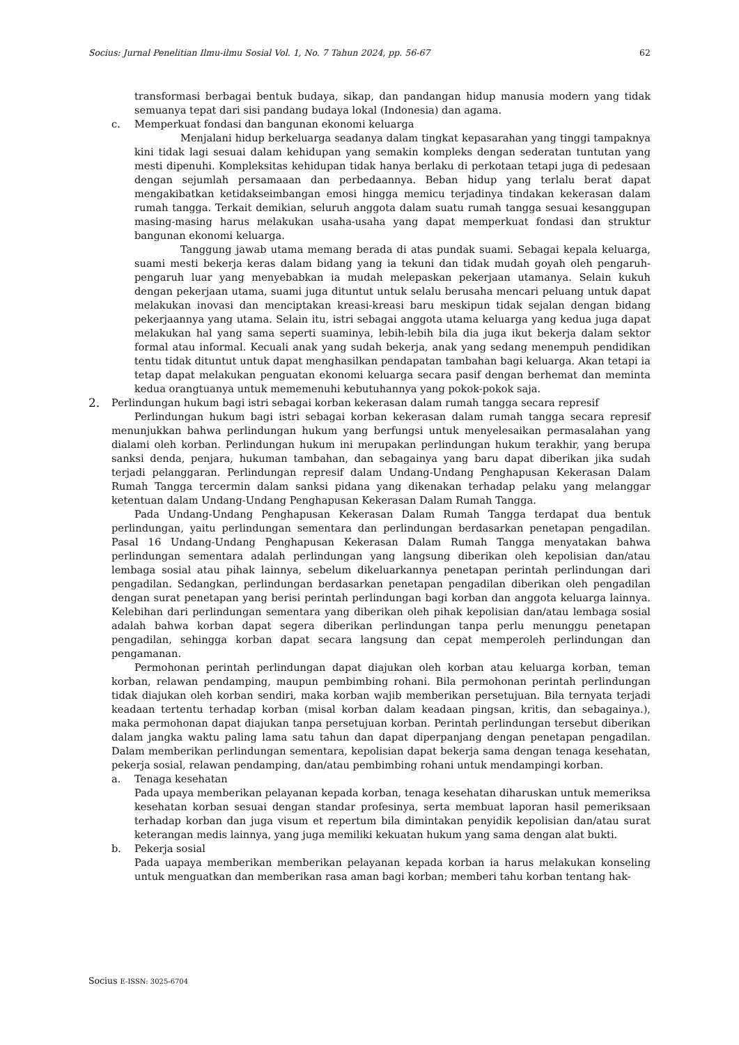Socius: Jurnal Penelitian Ilmu-ilmu Sosial Vol. 1, No. 7 Tahun 2024, pp. 56-67 62
transformasi berbagai bentuk budaya, sikap, dan pandangan hidup manusia modern yang tidak semuanya tepat dari sisi pandang budaya lokal (Indonesia) dan agama.
c. Memperkuat fondasi dan bangunan ekonomi keluarga
Menjalani hidup berkeluarga seadanya dalam tingkat kepasarahan yang tinggi tampaknya kini tidak lagi sesuai dalam kehidupan yang semakin kompleks dengan sederatan tuntutan yang mesti dipenuhi. Kompleksitas kehidupan tidak hanya berlaku di perkotaan tetapi juga di pedesaan dengan sejumlah persamaaan dan perbedaannya. Beban hidup yang terlalu berat dapat mengakibatkan ketidakseimbangan emosi hingga memicu terjadinya tindakan kekerasan dalam rumah tangga. Terkait demikian, seluruh anggota dalam suatu rumah tangga sesuai kesanggupan masing-masing harus melakukan usaha-usaha yang dapat memperkuat fondasi dan struktur bangunan ekonomi keluarga.
Tanggung jawab utama memang berada di atas pundak suami. Sebagai kepala keluarga, suami mesti bekerja keras dalam bidang yang ia tekuni dan tidak mudah goyah oleh pengaruh-pengaruh luar yang menyebabkan ia mudah melepaskan pekerjaan utamanya. Selain kukuh dengan pekerjaan utama, suami juga dituntut untuk selalu berusaha mencari peluang untuk dapat melakukan inovasi dan menciptakan kreasi-kreasi baru meskipun tidak sejalan dengan bidang pekerjaannya yang utama. Selain itu, istri sebagai anggota utama keluarga yang kedua juga dapat melakukan hal yang sama seperti suaminya, lebih-lebih bila dia juga ikut bekerja dalam sektor formal atau informal. Kecuali anak yang sudah bekerja, anak yang sedang menempuh pendidikan tentu tidak dituntut untuk dapat menghasilkan pendapatan tambahan bagi keluarga. Akan tetapi ia tetap dapat melakukan penguatan ekonomi keluarga secara pasif dengan berhemat dan meminta kedua orangtuanya untuk mememenuhi kebutuhannya yang pokok-pokok saja.
2. Perlindungan hukum bagi istri sebagai korban kekerasan dalam rumah tangga secara represif
Perlindungan hukum bagi istri sebagai korban kekerasan dalam rumah tangga secara represif menunjukkan bahwa perlindungan hukum yang berfungsi untuk menyelesaikan permasalahan yang dialami oleh korban. Perlindungan hukum ini merupakan perlindungan hukum terakhir, yang berupa sanksi denda, penjara, hukuman tambahan, dan sebagainya yang baru dapat diberikan jika sudah terjadi pelanggaran. Perlindungan represif dalam Undang-Undang Penghapusan Kekerasan Dalam Rumah Tangga tercermin dalam sanksi pidana yang dikenakan terhadap pelaku yang melanggar ketentuan dalam Undang-Undang Penghapusan Kekerasan Dalam Rumah Tangga.
Pada Undang-Undang Penghapusan Kekerasan Dalam Rumah Tangga terdapat dua bentuk perlindungan, yaitu perlindungan sementara dan perlindungan berdasarkan penetapan pengadilan. Pasal 16 Undang-Undang Penghapusan Kekerasan Dalam Rumah Tangga menyatakan bahwa perlindungan sementara adalah perlindungan yang langsung diberikan oleh kepolisian dan/atau lembaga sosial atau pihak lainnya, sebelum dikeluarkannya penetapan perintah perlindungan dari pengadilan. Sedangkan, perlindungan berdasarkan penetapan pengadilan diberikan oleh pengadilan dengan surat penetapan yang berisi perintah perlindungan bagi korban dan anggota keluarga lainnya. Kelebihan dari perlindungan sementara yang diberikan oleh pihak kepolisian dan/atau lembaga sosial adalah bahwa korban dapat segera diberikan perlindungan tanpa perlu menunggu penetapan pengadilan, sehingga korban dapat secara langsung dan cepat memperoleh perlindungan dan pengamanan.
Permohonan perintah perlindungan dapat diajukan oleh korban atau keluarga korban, teman korban, relawan pendamping, maupun pembimbing rohani. Bila permohonan perintah perlindungan tidak diajukan oleh korban sendiri, maka korban wajib memberikan persetujuan. Bila ternyata terjadi keadaan tertentu terhadap korban (misal korban dalam keadaan pingsan, kritis, dan sebagainya.), maka permohonan dapat diajukan tanpa persetujuan korban. Perintah perlindungan tersebut diberikan dalam jangka waktu paling lama satu tahun dan dapat diperpanjang dengan penetapan pengadilan. Dalam memberikan perlindungan sementara, kepolisian dapat bekerja sama dengan tenaga kesehatan, pekerja sosial, relawan pendamping, dan/atau pembimbing rohani untuk mendampingi korban.
a. Tenaga kesehatan
Pada upaya memberikan pelayanan kepada korban, tenaga kesehatan diharuskan untuk memeriksa kesehatan korban sesuai dengan standar profesinya, serta membuat laporan hasil pemeriksaan terhadap korban dan juga visum et repertum bila dimintakan penyidik kepolisian dan/atau surat keterangan medis lainnya, yang juga memiliki kekuatan hukum yang sama dengan alat bukti.
b. Pekerja sosial
Pada uapaya memberikan memberikan pelayanan kepada korban ia harus melakukan konseling untuk menguatkan dan memberikan rasa aman bagi korban; memberi tahu korban tentang hak-
Socius E-ISSN: 3025-6704